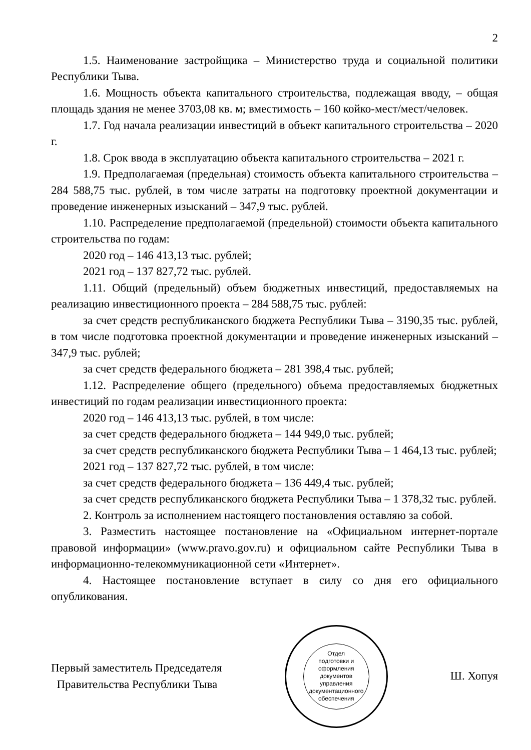2
1.5. Наименование застройщика – Министерство труда и социальной политики Республики Тыва.
1.6. Мощность объекта капитального строительства, подлежащая вводу, – общая площадь здания не менее 3703,08 кв. м; вместимость – 160 койко-мест/мест/человек.
1.7. Год начала реализации инвестиций в объект капитального строительства – 2020 г.
1.8. Срок ввода в эксплуатацию объекта капитального строительства – 2021 г.
1.9. Предполагаемая (предельная) стоимость объекта капитального строительства – 284 588,75 тыс. рублей, в том числе затраты на подготовку проектной документации и проведение инженерных изысканий – 347,9 тыс. рублей.
1.10. Распределение предполагаемой (предельной) стоимости объекта капитального строительства по годам:
2020 год – 146 413,13 тыс. рублей;
2021 год – 137 827,72 тыс. рублей.
1.11. Общий (предельный) объем бюджетных инвестиций, предоставляемых на реализацию инвестиционного проекта – 284 588,75 тыс. рублей:
за счет средств республиканского бюджета Республики Тыва – 3190,35 тыс. рублей, в том числе подготовка проектной документации и проведение инженерных изысканий – 347,9 тыс. рублей;
за счет средств федерального бюджета – 281 398,4 тыс. рублей;
1.12. Распределение общего (предельного) объема предоставляемых бюджетных инвестиций по годам реализации инвестиционного проекта:
2020 год – 146 413,13 тыс. рублей, в том числе:
за счет средств федерального бюджета – 144 949,0 тыс. рублей;
за счет средств республиканского бюджета Республики Тыва – 1 464,13 тыс. рублей;
2021 год – 137 827,72 тыс. рублей, в том числе:
за счет средств федерального бюджета – 136 449,4 тыс. рублей;
за счет средств республиканского бюджета Республики Тыва – 1 378,32 тыс. рублей.
2. Контроль за исполнением настоящего постановления оставляю за собой.
3. Разместить настоящее постановление на «Официальном интернет-портале правовой информации» (www.pravo.gov.ru) и официальном сайте Республики Тыва в информационно-телекоммуникационной сети «Интернет».
4. Настоящее постановление вступает в силу со дня его официального опубликования.
Первый заместитель Председателя
Правительства Республики Тыва
Отдел
подготовки и
оформления документов
управления
документационного
обеспечения
Ш. Хопуя